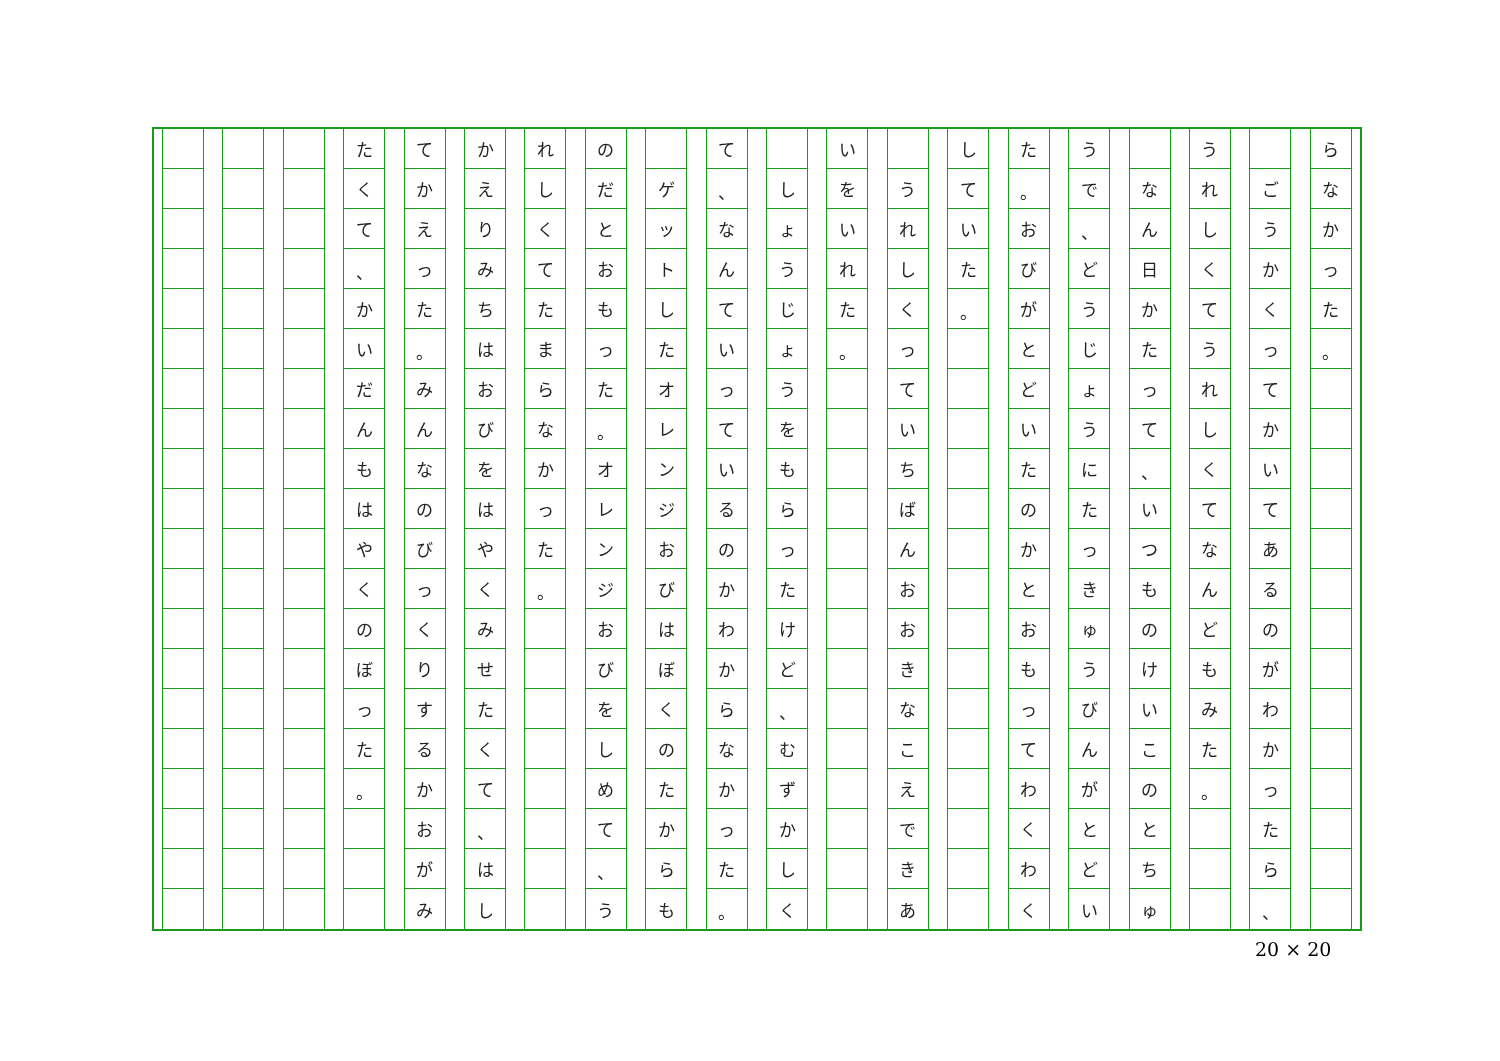ら
な
か
っ
た
。
ご
う
か
く
っ
て
か
い
て
あ
る
の
が
わ
か
っ
た
ら
、
う
れ
し
く
て
う
れ
し
く
て
な
ん
ど
も
み
た
。
な
ん
日
か
た
っ
て
、
い
つ
も
の
け
い
こ
の
と
ち
ゅ
う
で
、
ど
う
じ
ょ
う
に
た
っ
き
ゅ
う
び
ん
が
と
ど
い
た
。
お
び
が
と
ど
い
た
の
か
と
お
も
っ
て
わ
く
わ
く
し
て
い
た
。
う
れ
し
く
っ
て
い
ち
ば
ん
お
お
き
な
こ
え
で
き
あ
い
を
い
れ
た
。
し
ょ
う
じ
ょ
う
を
も
ら
っ
た
け
ど
、
む
ず
か
し
く
て
、
な
ん
て
い
っ
て
い
る
の
か
わ
か
ら
な
か
っ
た
。
ゲ
ッ
ト
し
た
オ
レ
ン
ジ
お
び
は
ぼ
く
の
た
か
ら
も
の
だ
と
お
も
っ
た
。
オ
レ
ン
ジ
お
び
を
し
め
て
、
う
れ
し
く
て
た
ま
ら
な
か
っ
た
。
か
え
り
み
ち
は
お
び
を
は
や
く
み
せ
た
く
て
、
は
し
て
か
え
っ
た
。
み
ん
な
の
び
っ
く
り
す
る
か
お
が
み
た
く
て
、
か
い
だ
ん
も
は
や
く
の
ぼ
っ
た
。
20 × 20